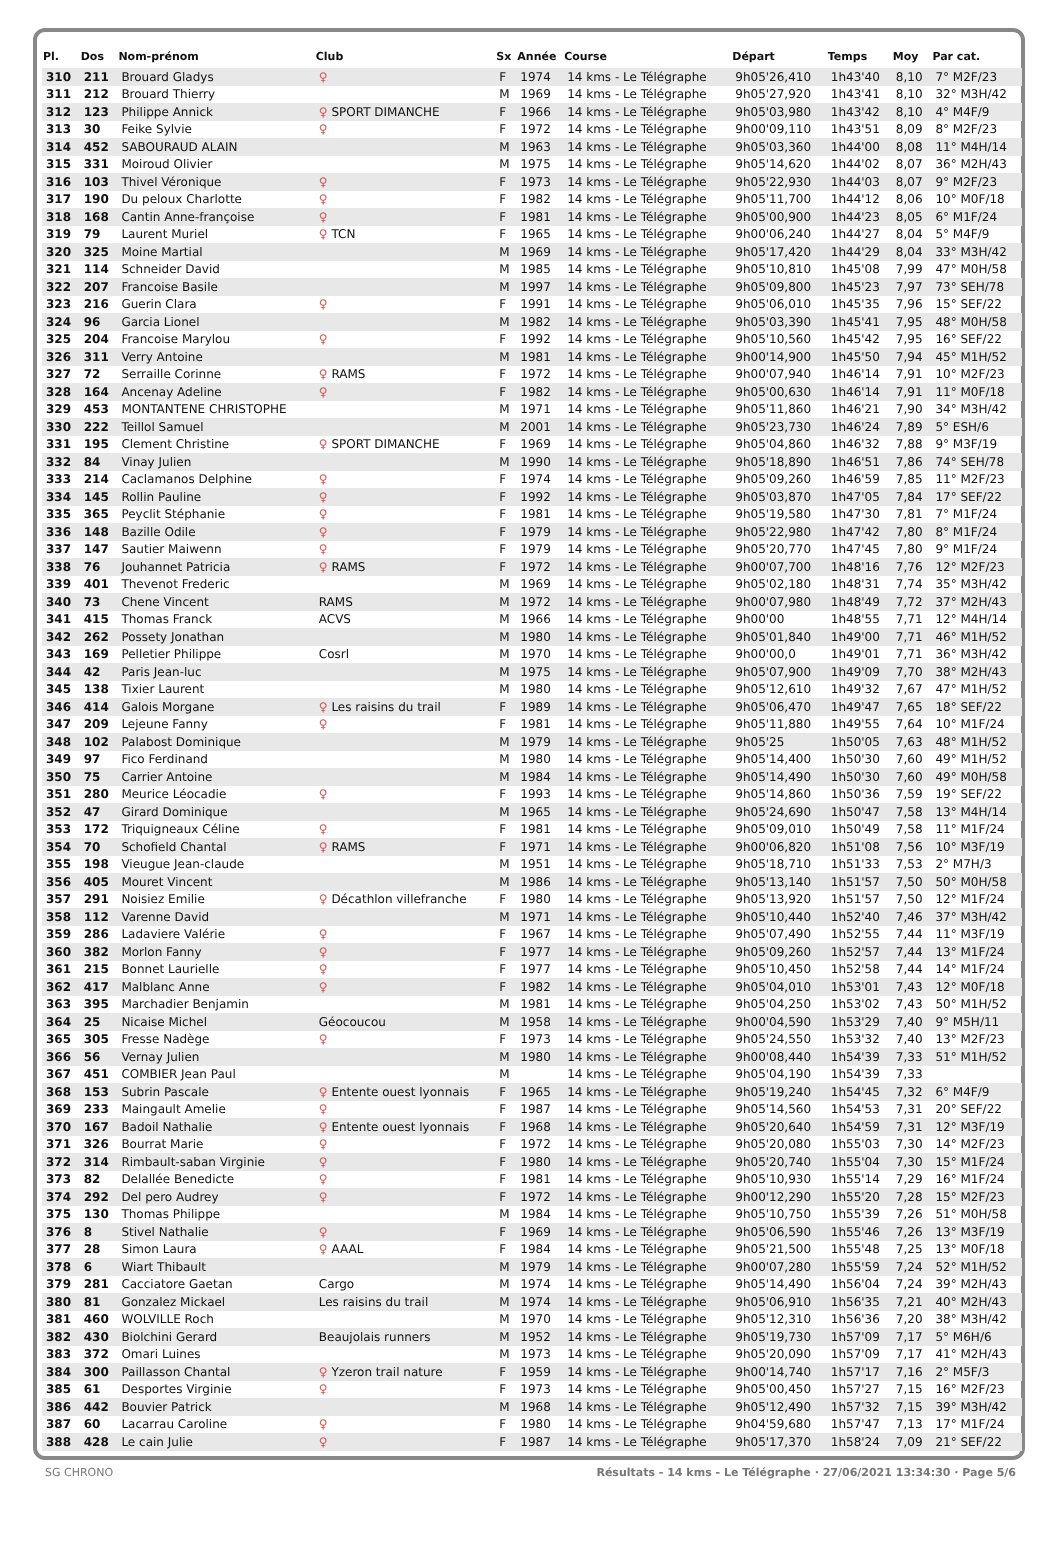| Pl. | Dos | Nom-prénom | Club | Sx | Année | Course | Départ | Temps | Moy | Par cat. |
| --- | --- | --- | --- | --- | --- | --- | --- | --- | --- | --- |
| 310 | 211 | Brouard Gladys | ♀ | F | 1974 | 14 kms - Le Télégraphe | 9h05'26,410 | 1h43'40 | 8,10 | 7° M2F/23 |
| 311 | 212 | Brouard Thierry | | M | 1969 | 14 kms - Le Télégraphe | 9h05'27,920 | 1h43'41 | 8,10 | 32° M3H/42 |
| 312 | 123 | Philippe Annick | ♀ SPORT DIMANCHE | F | 1966 | 14 kms - Le Télégraphe | 9h05'03,980 | 1h43'42 | 8,10 | 4° M4F/9 |
| 313 | 30 | Feike Sylvie | ♀ | F | 1972 | 14 kms - Le Télégraphe | 9h00'09,110 | 1h43'51 | 8,09 | 8° M2F/23 |
| 314 | 452 | SABOURAUD ALAIN | | M | 1963 | 14 kms - Le Télégraphe | 9h05'03,360 | 1h44'00 | 8,08 | 11° M4H/14 |
| 315 | 331 | Moiroud Olivier | | M | 1975 | 14 kms - Le Télégraphe | 9h05'14,620 | 1h44'02 | 8,07 | 36° M2H/43 |
| 316 | 103 | Thivel Véronique | ♀ | F | 1973 | 14 kms - Le Télégraphe | 9h05'22,930 | 1h44'03 | 8,07 | 9° M2F/23 |
| 317 | 190 | Du peloux Charlotte | ♀ | F | 1982 | 14 kms - Le Télégraphe | 9h05'11,700 | 1h44'12 | 8,06 | 10° M0F/18 |
| 318 | 168 | Cantin Anne-françoise | ♀ | F | 1981 | 14 kms - Le Télégraphe | 9h05'00,900 | 1h44'23 | 8,05 | 6° M1F/24 |
| 319 | 79 | Laurent Muriel | ♀ TCN | F | 1965 | 14 kms - Le Télégraphe | 9h00'06,240 | 1h44'27 | 8,04 | 5° M4F/9 |
| 320 | 325 | Moine Martial | | M | 1969 | 14 kms - Le Télégraphe | 9h05'17,420 | 1h44'29 | 8,04 | 33° M3H/42 |
| 321 | 114 | Schneider David | | M | 1985 | 14 kms - Le Télégraphe | 9h05'10,810 | 1h45'08 | 7,99 | 47° M0H/58 |
| 322 | 207 | Francoise Basile | | M | 1997 | 14 kms - Le Télégraphe | 9h05'09,800 | 1h45'23 | 7,97 | 73° SEH/78 |
| 323 | 216 | Guerin Clara | ♀ | F | 1991 | 14 kms - Le Télégraphe | 9h05'06,010 | 1h45'35 | 7,96 | 15° SEF/22 |
| 324 | 96 | Garcia Lionel | | M | 1982 | 14 kms - Le Télégraphe | 9h05'03,390 | 1h45'41 | 7,95 | 48° M0H/58 |
| 325 | 204 | Francoise Marylou | ♀ | F | 1992 | 14 kms - Le Télégraphe | 9h05'10,560 | 1h45'42 | 7,95 | 16° SEF/22 |
| 326 | 311 | Verry Antoine | | M | 1981 | 14 kms - Le Télégraphe | 9h00'14,900 | 1h45'50 | 7,94 | 45° M1H/52 |
| 327 | 72 | Serraille Corinne | ♀ RAMS | F | 1972 | 14 kms - Le Télégraphe | 9h00'07,940 | 1h46'14 | 7,91 | 10° M2F/23 |
| 328 | 164 | Ancenay Adeline | ♀ | F | 1982 | 14 kms - Le Télégraphe | 9h05'00,630 | 1h46'14 | 7,91 | 11° M0F/18 |
| 329 | 453 | MONTANTENE CHRISTOPHE | | M | 1971 | 14 kms - Le Télégraphe | 9h05'11,860 | 1h46'21 | 7,90 | 34° M3H/42 |
| 330 | 222 | Teillol Samuel | | M | 2001 | 14 kms - Le Télégraphe | 9h05'23,730 | 1h46'24 | 7,89 | 5° ESH/6 |
| 331 | 195 | Clement Christine | ♀ SPORT DIMANCHE | F | 1969 | 14 kms - Le Télégraphe | 9h05'04,860 | 1h46'32 | 7,88 | 9° M3F/19 |
| 332 | 84 | Vinay Julien | | M | 1990 | 14 kms - Le Télégraphe | 9h05'18,890 | 1h46'51 | 7,86 | 74° SEH/78 |
| 333 | 214 | Caclamanos Delphine | ♀ | F | 1974 | 14 kms - Le Télégraphe | 9h05'09,260 | 1h46'59 | 7,85 | 11° M2F/23 |
| 334 | 145 | Rollin Pauline | ♀ | F | 1992 | 14 kms - Le Télégraphe | 9h05'03,870 | 1h47'05 | 7,84 | 17° SEF/22 |
| 335 | 365 | Peyclit Stéphanie | ♀ | F | 1981 | 14 kms - Le Télégraphe | 9h05'19,580 | 1h47'30 | 7,81 | 7° M1F/24 |
| 336 | 148 | Bazille Odile | ♀ | F | 1979 | 14 kms - Le Télégraphe | 9h05'22,980 | 1h47'42 | 7,80 | 8° M1F/24 |
| 337 | 147 | Sautier Maiwenn | ♀ | F | 1979 | 14 kms - Le Télégraphe | 9h05'20,770 | 1h47'45 | 7,80 | 9° M1F/24 |
| 338 | 76 | Jouhannet Patricia | ♀ RAMS | F | 1972 | 14 kms - Le Télégraphe | 9h00'07,700 | 1h48'16 | 7,76 | 12° M2F/23 |
| 339 | 401 | Thevenot Frederic | | M | 1969 | 14 kms - Le Télégraphe | 9h05'02,180 | 1h48'31 | 7,74 | 35° M3H/42 |
| 340 | 73 | Chene Vincent | RAMS | M | 1972 | 14 kms - Le Télégraphe | 9h00'07,980 | 1h48'49 | 7,72 | 37° M2H/43 |
| 341 | 415 | Thomas Franck | ACVS | M | 1966 | 14 kms - Le Télégraphe | 9h00'00 | 1h48'55 | 7,71 | 12° M4H/14 |
| 342 | 262 | Possety Jonathan | | M | 1980 | 14 kms - Le Télégraphe | 9h05'01,840 | 1h49'00 | 7,71 | 46° M1H/52 |
| 343 | 169 | Pelletier Philippe | Cosrl | M | 1970 | 14 kms - Le Télégraphe | 9h00'00,0 | 1h49'01 | 7,71 | 36° M3H/42 |
| 344 | 42 | Paris Jean-luc | | M | 1975 | 14 kms - Le Télégraphe | 9h05'07,900 | 1h49'09 | 7,70 | 38° M2H/43 |
| 345 | 138 | Tixier Laurent | | M | 1980 | 14 kms - Le Télégraphe | 9h05'12,610 | 1h49'32 | 7,67 | 47° M1H/52 |
| 346 | 414 | Galois Morgane | ♀ Les raisins du trail | F | 1989 | 14 kms - Le Télégraphe | 9h05'06,470 | 1h49'47 | 7,65 | 18° SEF/22 |
| 347 | 209 | Lejeune Fanny | ♀ | F | 1981 | 14 kms - Le Télégraphe | 9h05'11,880 | 1h49'55 | 7,64 | 10° M1F/24 |
| 348 | 102 | Palabost Dominique | | M | 1979 | 14 kms - Le Télégraphe | 9h05'25 | 1h50'05 | 7,63 | 48° M1H/52 |
| 349 | 97 | Fico Ferdinand | | M | 1980 | 14 kms - Le Télégraphe | 9h05'14,400 | 1h50'30 | 7,60 | 49° M1H/52 |
| 350 | 75 | Carrier Antoine | | M | 1984 | 14 kms - Le Télégraphe | 9h05'14,490 | 1h50'30 | 7,60 | 49° M0H/58 |
| 351 | 280 | Meurice Léocadie | ♀ | F | 1993 | 14 kms - Le Télégraphe | 9h05'14,860 | 1h50'36 | 7,59 | 19° SEF/22 |
| 352 | 47 | Girard Dominique | | M | 1965 | 14 kms - Le Télégraphe | 9h05'24,690 | 1h50'47 | 7,58 | 13° M4H/14 |
| 353 | 172 | Triquigneaux Céline | ♀ | F | 1981 | 14 kms - Le Télégraphe | 9h05'09,010 | 1h50'49 | 7,58 | 11° M1F/24 |
| 354 | 70 | Schofield Chantal | ♀ RAMS | F | 1971 | 14 kms - Le Télégraphe | 9h00'06,820 | 1h51'08 | 7,56 | 10° M3F/19 |
| 355 | 198 | Vieugue Jean-claude | | M | 1951 | 14 kms - Le Télégraphe | 9h05'18,710 | 1h51'33 | 7,53 | 2° M7H/3 |
| 356 | 405 | Mouret Vincent | | M | 1986 | 14 kms - Le Télégraphe | 9h05'13,140 | 1h51'57 | 7,50 | 50° M0H/58 |
| 357 | 291 | Noisiez Emilie | ♀ Décathlon villefranche | F | 1980 | 14 kms - Le Télégraphe | 9h05'13,920 | 1h51'57 | 7,50 | 12° M1F/24 |
| 358 | 112 | Varenne David | | M | 1971 | 14 kms - Le Télégraphe | 9h05'10,440 | 1h52'40 | 7,46 | 37° M3H/42 |
| 359 | 286 | Ladaviere Valérie | ♀ | F | 1967 | 14 kms - Le Télégraphe | 9h05'07,490 | 1h52'55 | 7,44 | 11° M3F/19 |
| 360 | 382 | Morlon Fanny | ♀ | F | 1977 | 14 kms - Le Télégraphe | 9h05'09,260 | 1h52'57 | 7,44 | 13° M1F/24 |
| 361 | 215 | Bonnet Laurielle | ♀ | F | 1977 | 14 kms - Le Télégraphe | 9h05'10,450 | 1h52'58 | 7,44 | 14° M1F/24 |
| 362 | 417 | Malblanc Anne | ♀ | F | 1982 | 14 kms - Le Télégraphe | 9h05'04,010 | 1h53'01 | 7,43 | 12° M0F/18 |
| 363 | 395 | Marchadier Benjamin | | M | 1981 | 14 kms - Le Télégraphe | 9h05'04,250 | 1h53'02 | 7,43 | 50° M1H/52 |
| 364 | 25 | Nicaise Michel | Géocoucou | M | 1958 | 14 kms - Le Télégraphe | 9h00'04,590 | 1h53'29 | 7,40 | 9° M5H/11 |
| 365 | 305 | Fresse Nadège | ♀ | F | 1973 | 14 kms - Le Télégraphe | 9h05'24,550 | 1h53'32 | 7,40 | 13° M2F/23 |
| 366 | 56 | Vernay Julien | | M | 1980 | 14 kms - Le Télégraphe | 9h00'08,440 | 1h54'39 | 7,33 | 51° M1H/52 |
| 367 | 451 | COMBIER Jean Paul | | M | | 14 kms - Le Télégraphe | 9h05'04,190 | 1h54'39 | 7,33 | |
| 368 | 153 | Subrin Pascale | ♀ Entente ouest lyonnais | F | 1965 | 14 kms - Le Télégraphe | 9h05'19,240 | 1h54'45 | 7,32 | 6° M4F/9 |
| 369 | 233 | Maingault Amelie | ♀ | F | 1987 | 14 kms - Le Télégraphe | 9h05'14,560 | 1h54'53 | 7,31 | 20° SEF/22 |
| 370 | 167 | Badoil Nathalie | ♀ Entente ouest lyonnais | F | 1968 | 14 kms - Le Télégraphe | 9h05'20,640 | 1h54'59 | 7,31 | 12° M3F/19 |
| 371 | 326 | Bourrat Marie | ♀ | F | 1972 | 14 kms - Le Télégraphe | 9h05'20,080 | 1h55'03 | 7,30 | 14° M2F/23 |
| 372 | 314 | Rimbault-saban Virginie | ♀ | F | 1980 | 14 kms - Le Télégraphe | 9h05'20,740 | 1h55'04 | 7,30 | 15° M1F/24 |
| 373 | 82 | Delallée Benedicte | ♀ | F | 1981 | 14 kms - Le Télégraphe | 9h05'10,930 | 1h55'14 | 7,29 | 16° M1F/24 |
| 374 | 292 | Del pero Audrey | ♀ | F | 1972 | 14 kms - Le Télégraphe | 9h00'12,290 | 1h55'20 | 7,28 | 15° M2F/23 |
| 375 | 130 | Thomas Philippe | | M | 1984 | 14 kms - Le Télégraphe | 9h05'10,750 | 1h55'39 | 7,26 | 51° M0H/58 |
| 376 | 8 | Stivel Nathalie | ♀ | F | 1969 | 14 kms - Le Télégraphe | 9h05'06,590 | 1h55'46 | 7,26 | 13° M3F/19 |
| 377 | 28 | Simon Laura | ♀ AAAL | F | 1984 | 14 kms - Le Télégraphe | 9h05'21,500 | 1h55'48 | 7,25 | 13° M0F/18 |
| 378 | 6 | Wiart Thibault | | M | 1979 | 14 kms - Le Télégraphe | 9h00'07,280 | 1h55'59 | 7,24 | 52° M1H/52 |
| 379 | 281 | Cacciatore Gaetan | Cargo | M | 1974 | 14 kms - Le Télégraphe | 9h05'14,490 | 1h56'04 | 7,24 | 39° M2H/43 |
| 380 | 81 | Gonzalez Mickael | Les raisins du trail | M | 1974 | 14 kms - Le Télégraphe | 9h05'06,910 | 1h56'35 | 7,21 | 40° M2H/43 |
| 381 | 460 | WOLVILLE Roch | | M | 1970 | 14 kms - Le Télégraphe | 9h05'12,310 | 1h56'36 | 7,20 | 38° M3H/42 |
| 382 | 430 | Biolchini Gerard | Beaujolais runners | M | 1952 | 14 kms - Le Télégraphe | 9h05'19,730 | 1h57'09 | 7,17 | 5° M6H/6 |
| 383 | 372 | Omari Luines | | M | 1973 | 14 kms - Le Télégraphe | 9h05'20,090 | 1h57'09 | 7,17 | 41° M2H/43 |
| 384 | 300 | Paillasson Chantal | ♀ Yzeron trail nature | F | 1959 | 14 kms - Le Télégraphe | 9h00'14,740 | 1h57'17 | 7,16 | 2° M5F/3 |
| 385 | 61 | Desportes Virginie | ♀ | F | 1973 | 14 kms - Le Télégraphe | 9h05'00,450 | 1h57'27 | 7,15 | 16° M2F/23 |
| 386 | 442 | Bouvier Patrick | | M | 1968 | 14 kms - Le Télégraphe | 9h05'12,490 | 1h57'32 | 7,15 | 39° M3H/42 |
| 387 | 60 | Lacarrau Caroline | ♀ | F | 1980 | 14 kms - Le Télégraphe | 9h04'59,680 | 1h57'47 | 7,13 | 17° M1F/24 |
| 388 | 428 | Le cain Julie | ♀ | F | 1987 | 14 kms - Le Télégraphe | 9h05'17,370 | 1h58'24 | 7,09 | 21° SEF/22 |
SG CHRONO Résultats - 14 kms - Le Télégraphe · 27/06/2021 13:34:30 · Page 5/6